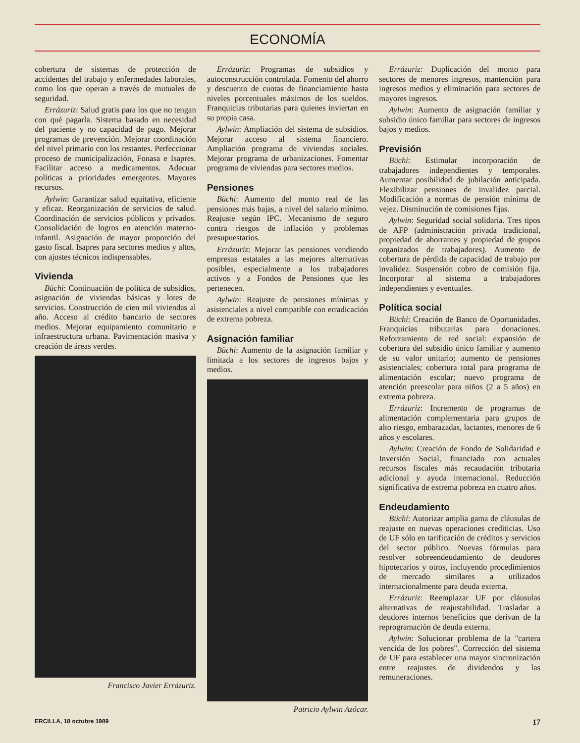ECONOMÍA
cobertura de sistemas de protección de accidentes del trabajo y enfermedades laborales, como los que operan a través de mutuales de seguridad.
Errázuriz: Salud gratis para los que no tengan con qué pagarla. Sistema basado en necesidad del paciente y no capacidad de pago. Mejorar programas de prevención. Mejorar coordinación del nivel primario con los restantes. Perfeccionar proceso de municipalización, Fonasa e Isapres. Facilitar acceso a medicamentos. Adecuar políticas a prioridades emergentes. Mayores recursos.
Aylwin: Garantizar salud equitativa, eficiente y eficaz. Reorganización de servicios de salud. Coordinación de servicios públicos y privados. Consolidación de logros en atención materno-infantil. Asignación de mayor proporción del gasto fiscal. Isapres para sectores medios y altos, con ajustes técnicos indispensables.
Vivienda
Büchi: Continuación de política de subsidios, asignación de viviendas básicas y lotes de servicios. Construcción de cien mil viviendas al año. Acceso al crédito bancario de sectores medios. Mejorar equipamiento comunitario e infraestructura urbana. Pavimentación masiva y creación de áreas verdes.
Francisco Javier Errázuriz.
Errázuriz: Programas de subsidios y autoconstrucción controlada. Fomento del ahorro y descuento de cuotas de financiamiento hasta niveles porcentuales máximos de los sueldos. Franquicias tributarias para quienes inviertan en su propia casa.
Aylwin: Ampliación del sistema de subsidios. Mejorar acceso al sistema financiero. Ampliación programa de viviendas sociales. Mejorar programa de urbanizaciones. Fomentar programa de viviendas para sectores medios.
Pensiones
Büchi: Aumento del monto real de las pensiones más bajas, a nivel del salario mínimo. Reajuste según IPC. Mecanismo de seguro contra riesgos de inflación y problemas presupuestarios.
Errázuriz: Mejorar las pensiones vendiendo empresas estatales a las mejores alternativas posibles, especialmente a los trabajadores activos y a Fondos de Pensiones que les pertenecen.
Aylwin: Reajuste de pensiones mínimas y asistenciales a nivel compatible con erradicación de extrema pobreza.
Asignación familiar
Büchi: Aumento de la asignación familiar y limitada a los sectores de ingresos bajos y medios.
Patricio Aylwin Azócar.
Errázuriz: Duplicación del monto para sectores de menores ingresos, mantención para ingresos medios y eliminación para sectores de mayores ingresos.
Aylwin: Aumento de asignación familiar y subsidio único familiar para sectores de ingresos bajos y medios.
Previsión
Büchi: Estimular incorporación de trabajadores independientes y temporales. Aumentar posibilidad de jubilación anticipada. Flexibilizar pensiones de invalidez parcial. Modificación a normas de pensión mínima de vejez. Disminución de comisiones fijas.
Aylwin: Seguridad social solidaria. Tres tipos de AFP (administración privada tradicional, propiedad de ahorrantes y propiedad de grupos organizados de trabajadores). Aumento de cobertura de pérdida de capacidad de trabajo por invalidez. Suspensión cobro de comisión fija. Incorporar al sistema a trabajadores independientes y eventuales.
Política social
Büchi: Creación de Banco de Oportunidades. Franquicias tributarias para donaciones. Reforzamiento de red social: expansión de cobertura del subsidio único familiar y aumento de su valor unitario; aumento de pensiones asistenciales; cobertura total para programa de alimentación escolar; nuevo programa de atención preescolar para niños (2 a 5 años) en extrema pobreza.
Errázuriz: Incremento de programas de alimentación complementaria para grupos de alto riesgo, embarazadas, lactantes, menores de 6 años y escolares.
Aylwin: Creación de Fondo de Solidaridad e Inversión Social, financiado con actuales recursos fiscales más recaudación tributaria adicional y ayuda internacional. Reducción significativa de extrema pobreza en cuatro años.
Endeudamiento
Büchi: Autorizar amplia gama de cláusulas de reajuste en nuevas operaciones crediticias. Uso de UF sólo en tarificación de créditos y servicios del sector público. Nuevas fórmulas para resolver sobreendeudamiento de deudores hipotecarios y otros, incluyendo procedimientos de mercado similares a utilizados internacionalmente para deuda externa.
Errázuriz: Reemplazar UF por cláusulas alternativas de reajustabilidad. Trasladar a deudores internos beneficios que derivan de la reprogramación de deuda externa.
Aylwin: Solucionar problema de la "cartera vencida de los pobres". Corrección del sistema de UF para establecer una mayor sincronización entre reajustes de dividendos y las remuneraciones.
ERCILLA, 18 octubre 1989 17